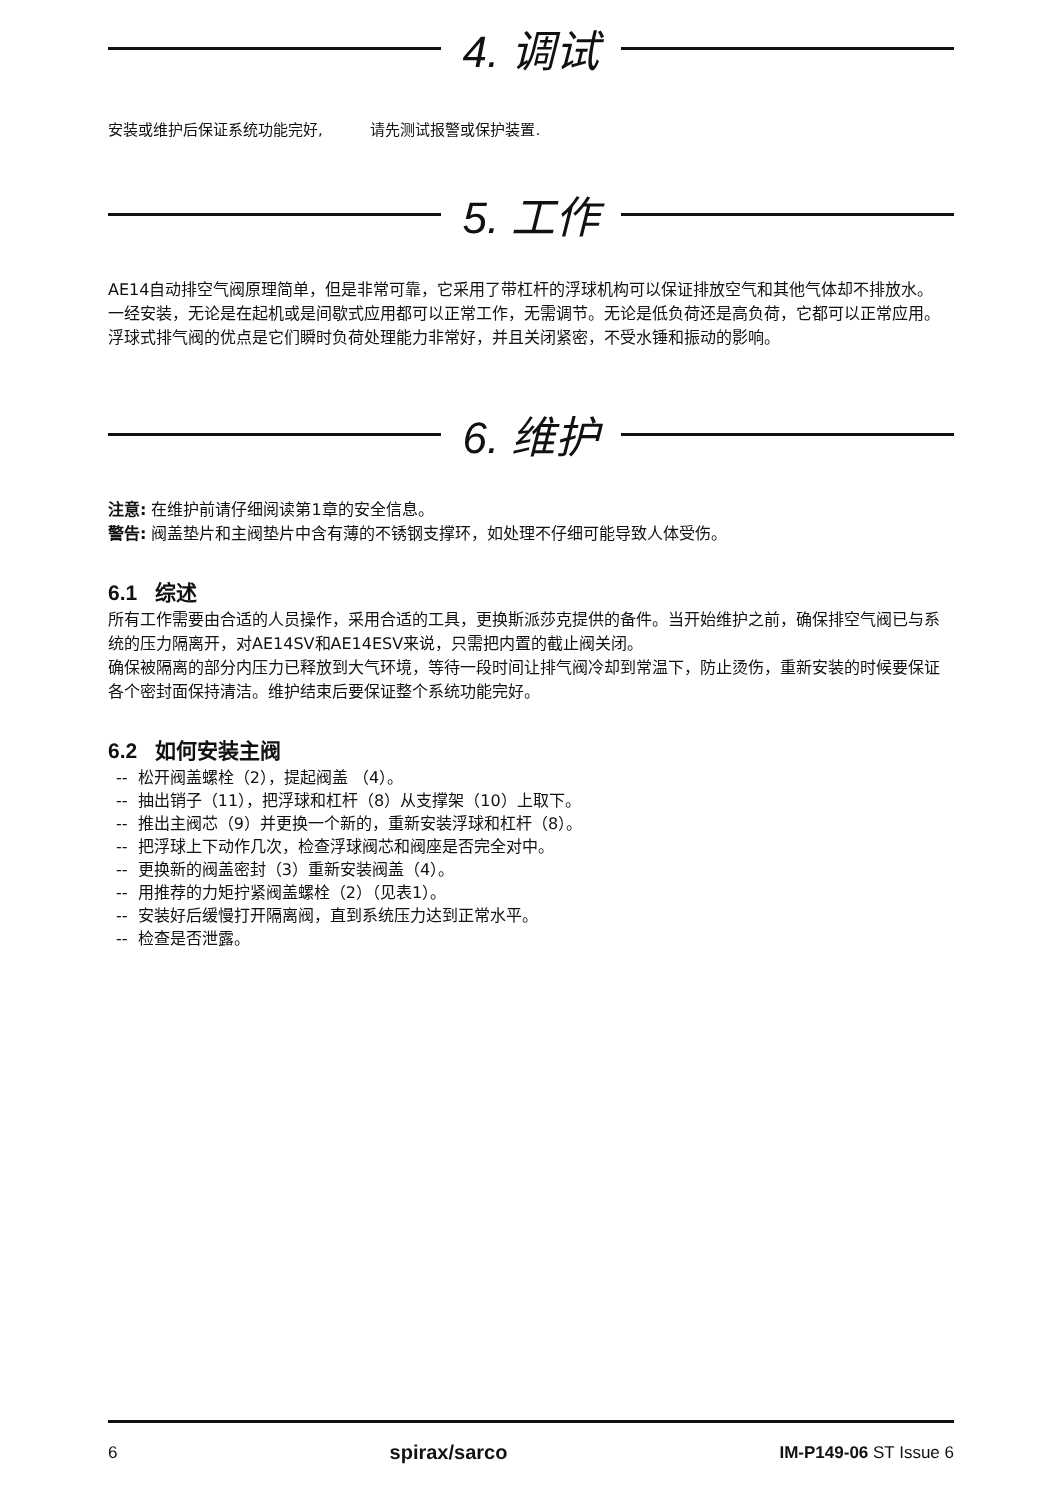4. 调试
安装或维护后保证系统功能完好, 请先测试报警或保护装置.
5. 工作
AE14自动排空气阀原理简单，但是非常可靠，它采用了带杠杆的浮球机构可以保证排放空气和其他气体却不排放水。
一经安装，无论是在起机或是间歇式应用都可以正常工作，无需调节。无论是低负荷还是高负荷，它都可以正常应用。
浮球式排气阀的优点是它们瞬时负荷处理能力非常好，并且关闭紧密，不受水锤和振动的影响。
6. 维护
注意: 在维护前请仔细阅读第1章的安全信息。
警告: 阀盖垫片和主阀垫片中含有薄的不锈钢支撑环，如处理不仔细可能导致人体受伤。
6.1 综述
所有工作需要由合适的人员操作，采用合适的工具，更换斯派莎克提供的备件。当开始维护之前，确保排空气阀已与系统的压力隔离开，对AE14SV和AE14ESV来说，只需把内置的截止阀关闭。
确保被隔离的部分内压力已释放到大气环境，等待一段时间让排气阀冷却到常温下，防止烫伤，重新安装的时候要保证各个密封面保持清洁。维护结束后要保证整个系统功能完好。
6.2 如何安装主阀
-- 松开阀盖螺栓（2），提起阀盖 （4）。
-- 抽出销子（11），把浮球和杠杆（8）从支撑架（10）上取下。
-- 推出主阀芯（9）并更换一个新的，重新安装浮球和杠杆（8）。
-- 把浮球上下动作几次，检查浮球阀芯和阀座是否完全对中。
-- 更换新的阀盖密封（3）重新安装阀盖（4）。
-- 用推荐的力矩拧紧阀盖螺栓（2）（见表1）。
-- 安装好后缓慢打开隔离阀，直到系统压力达到正常水平。
-- 检查是否泄露。
6 spirax/sarco IM-P149-06 ST Issue 6